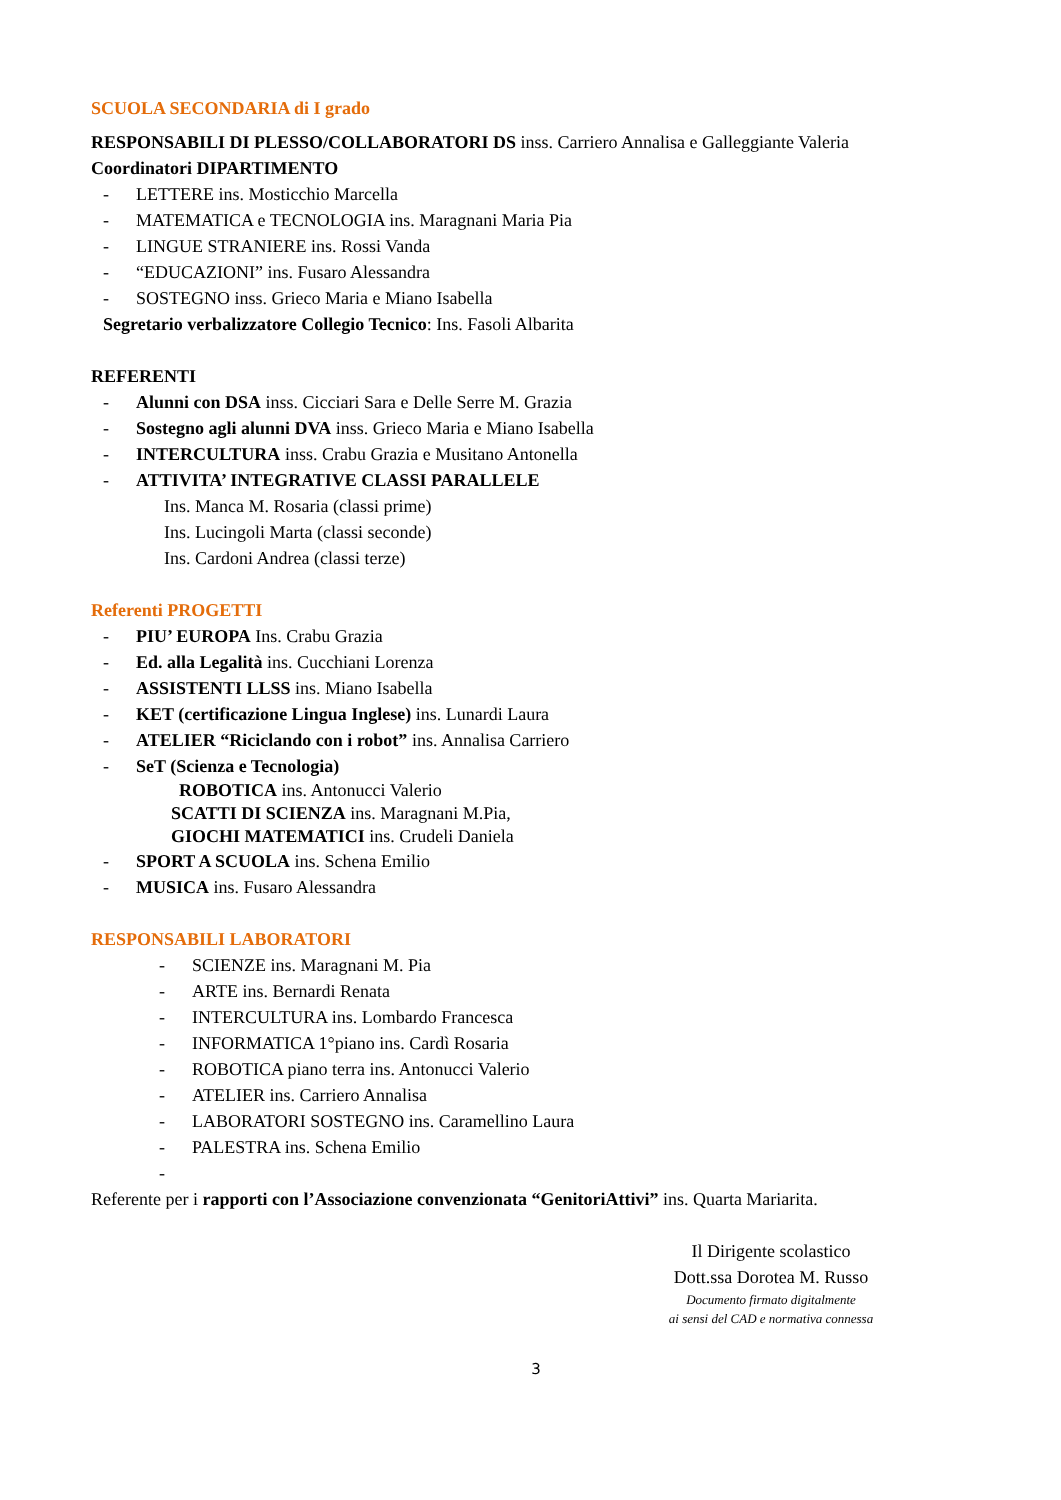SCUOLA SECONDARIA di I grado
RESPONSABILI DI PLESSO/COLLABORATORI DS inss. Carriero Annalisa e Galleggiante Valeria
Coordinatori DIPARTIMENTO
- LETTERE ins. Mosticchio Marcella
- MATEMATICA e TECNOLOGIA ins. Maragnani Maria Pia
- LINGUE STRANIERE ins. Rossi Vanda
- “EDUCAZIONI” ins. Fusaro Alessandra
- SOSTEGNO inss. Grieco Maria e Miano Isabella
Segretario verbalizzatore Collegio Tecnico: Ins. Fasoli Albarita
REFERENTI
- Alunni con DSA inss. Cicciari Sara e Delle Serre M. Grazia
- Sostegno agli alunni DVA inss. Grieco Maria e Miano Isabella
- INTERCULTURA inss. Crabu Grazia e Musitano Antonella
- ATTIVITA’ INTEGRATIVE CLASSI PARALLELE
Ins. Manca M. Rosaria (classi prime)
Ins. Lucingoli Marta (classi seconde)
Ins. Cardoni Andrea (classi terze)
Referenti PROGETTI
- PIU’ EUROPA Ins. Crabu Grazia
- Ed. alla Legalità ins. Cucchiani Lorenza
- ASSISTENTI LLSS ins. Miano Isabella
- KET (certificazione Lingua Inglese) ins. Lunardi Laura
- ATELIER “Riciclando con i robot” ins. Annalisa Carriero
- SeT (Scienza e Tecnologia)
ROBOTICA ins. Antonucci Valerio
SCATTI DI SCIENZA ins. Maragnani M.Pia,
GIOCHI MATEMATICI ins. Crudeli Daniela
- SPORT A SCUOLA ins. Schena Emilio
- MUSICA ins. Fusaro Alessandra
RESPONSABILI LABORATORI
- SCIENZE ins. Maragnani M. Pia
- ARTE ins. Bernardi Renata
- INTERCULTURA ins. Lombardo Francesca
- INFORMATICA 1°piano ins. Cardì Rosaria
- ROBOTICA piano terra ins. Antonucci Valerio
- ATELIER ins. Carriero Annalisa
- LABORATORI SOSTEGNO ins. Caramellino Laura
- PALESTRA ins. Schena Emilio
-
Referente per i rapporti con l’Associazione convenzionata “GenitoriAttivi” ins. Quarta Mariarita.
Il Dirigente scolastico
Dott.ssa Dorotea M. Russo
Documento firmato digitalmente
ai sensi del CAD e normativa connessa
3